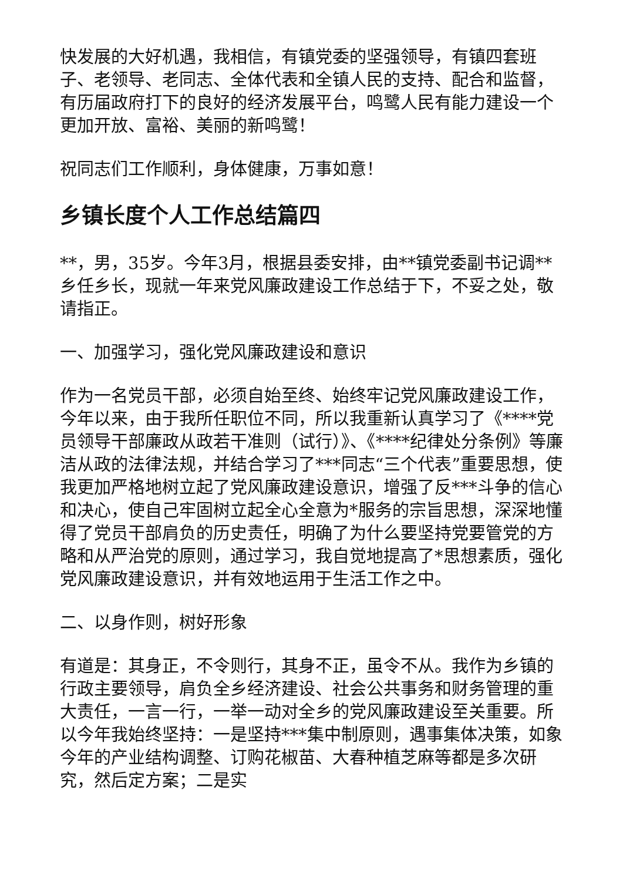快发展的大好机遇，我相信，有镇党委的坚强领导，有镇四套班子、老领导、老同志、全体代表和全镇人民的支持、配合和监督，有历届政府打下的良好的经济发展平台，鸣鹭人民有能力建设一个更加开放、富裕、美丽的新鸣鹭！
祝同志们工作顺利，身体健康，万事如意！
乡镇长度个人工作总结篇四
**，男，35岁。今年3月，根据县委安排，由**镇党委副书记调**乡任乡长，现就一年来党风廉政建设工作总结于下，不妥之处，敬请指正。
一、加强学习，强化党风廉政建设和意识
作为一名党员干部，必须自始至终、始终牢记党风廉政建设工作，今年以来，由于我所任职位不同，所以我重新认真学习了《****党员领导干部廉政从政若干准则（试行）》、《****纪律处分条例》等廉洁从政的法律法规，并结合学习了***同志“三个代表”重要思想，使我更加严格地树立起了党风廉政建设意识，增强了反***斗争的信心和决心，使自己牢固树立起全心全意为*服务的宗旨思想，深深地懂得了党员干部肩负的历史责任，明确了为什么要坚持党要管党的方略和从严治党的原则，通过学习，我自觉地提高了*思想素质，强化党风廉政建设意识，并有效地运用于生活工作之中。
二、以身作则，树好形象
有道是：其身正，不令则行，其身不正，虽令不从。我作为乡镇的行政主要领导，肩负全乡经济建设、社会公共事务和财务管理的重大责任，一言一行，一举一动对全乡的党风廉政建设至关重要。所以今年我始终坚持：一是坚持***集中制原则，遇事集体决策，如象今年的产业结构调整、订购花椒苗、大春种植芝麻等都是多次研究，然后定方案；二是实